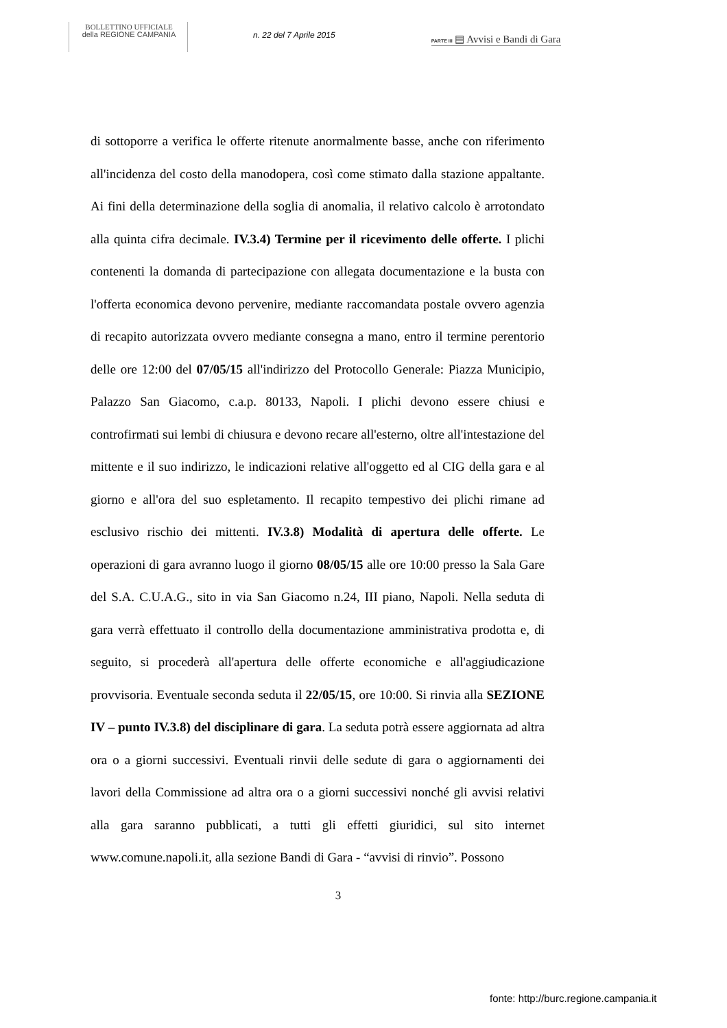BOLLETTINO UFFICIALE
della REGIONE CAMPANIA
n. 22 del 7 Aprile 2015
PARTE III ▤ Avvisi e Bandi di Gara
di sottoporre a verifica le offerte ritenute anormalmente basse, anche con riferimento all'incidenza del costo della manodopera, così come stimato dalla stazione appaltante. Ai fini della determinazione della soglia di anomalia, il relativo calcolo è arrotondato alla quinta cifra decimale. IV.3.4) Termine per il ricevimento delle offerte. I plichi contenenti la domanda di partecipazione con allegata documentazione e la busta con l'offerta economica devono pervenire, mediante raccomandata postale ovvero agenzia di recapito autorizzata ovvero mediante consegna a mano, entro il termine perentorio delle ore 12:00 del 07/05/15 all'indirizzo del Protocollo Generale: Piazza Municipio, Palazzo San Giacomo, c.a.p. 80133, Napoli. I plichi devono essere chiusi e controfirmati sui lembi di chiusura e devono recare all'esterno, oltre all'intestazione del mittente e il suo indirizzo, le indicazioni relative all'oggetto ed al CIG della gara e al giorno e all'ora del suo espletamento. Il recapito tempestivo dei plichi rimane ad esclusivo rischio dei mittenti. IV.3.8) Modalità di apertura delle offerte. Le operazioni di gara avranno luogo il giorno 08/05/15 alle ore 10:00 presso la Sala Gare del S.A. C.U.A.G., sito in via San Giacomo n.24, III piano, Napoli. Nella seduta di gara verrà effettuato il controllo della documentazione amministrativa prodotta e, di seguito, si procederà all'apertura delle offerte economiche e all'aggiudicazione provvisoria. Eventuale seconda seduta il 22/05/15, ore 10:00. Si rinvia alla SEZIONE IV – punto IV.3.8) del disciplinare di gara. La seduta potrà essere aggiornata ad altra ora o a giorni successivi. Eventuali rinvii delle sedute di gara o aggiornamenti dei lavori della Commissione ad altra ora o a giorni successivi nonché gli avvisi relativi alla gara saranno pubblicati, a tutti gli effetti giuridici, sul sito internet www.comune.napoli.it, alla sezione Bandi di Gara - “avvisi di rinvio”. Possono
3
fonte: http://burc.regione.campania.it